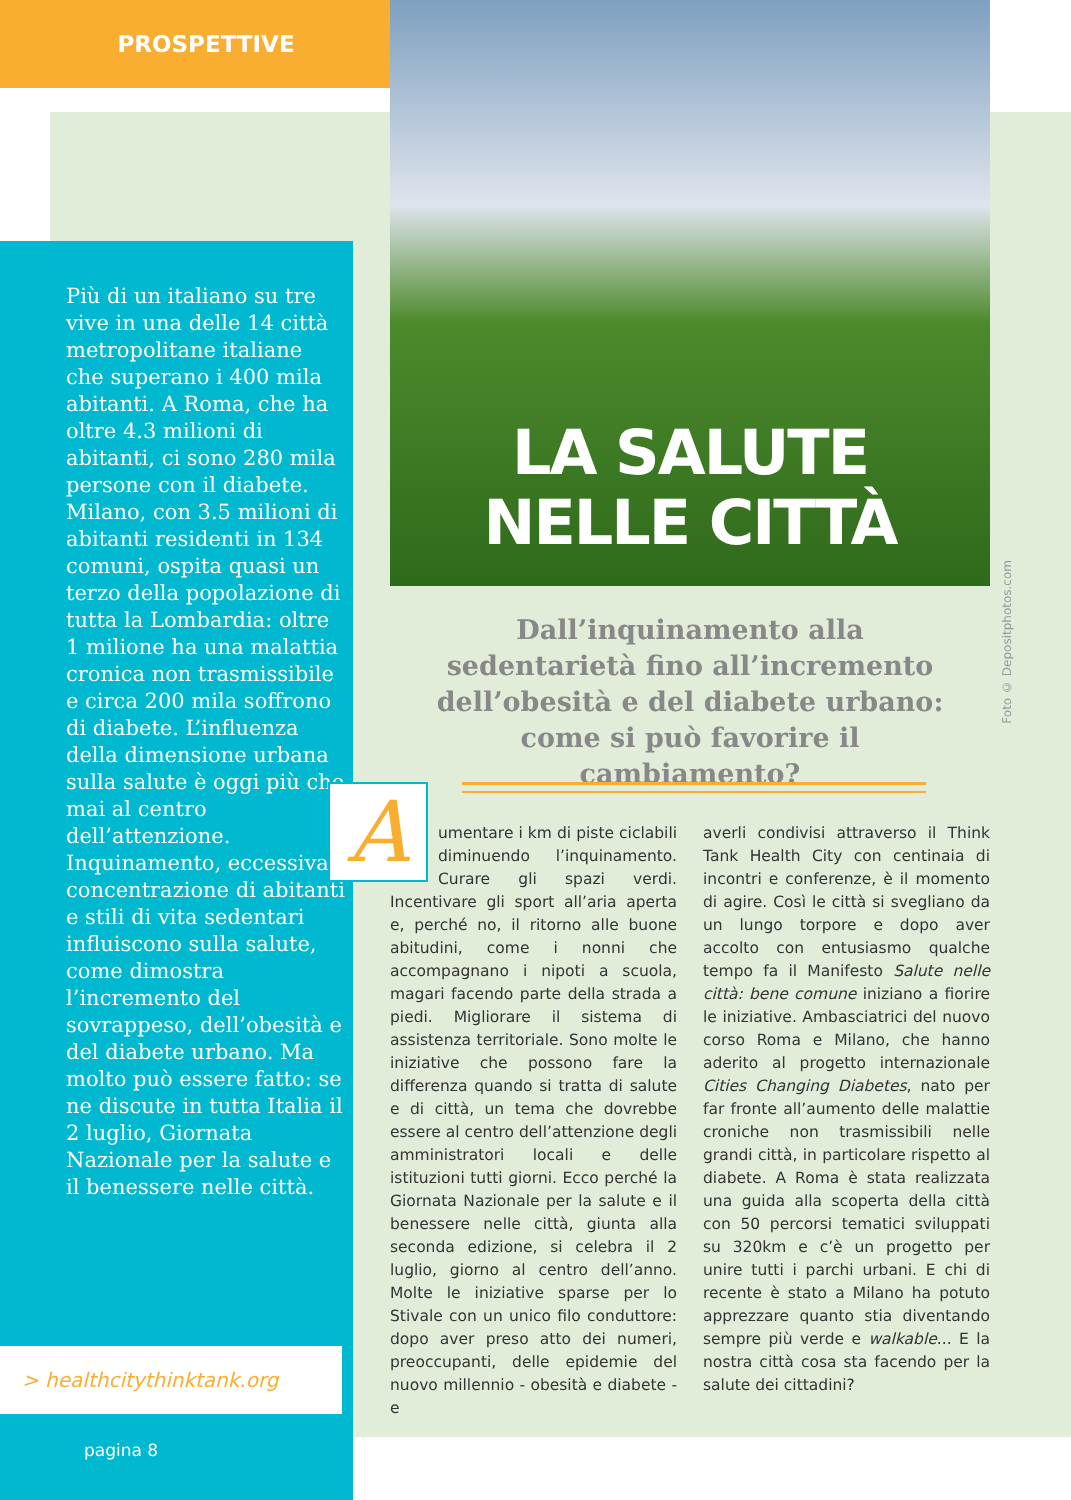PROSPETTIVE
Più di un italiano su tre vive in una delle 14 città metropolitane italiane che superano i 400 mila abitanti. A Roma, che ha oltre 4.3 milioni di abitanti, ci sono 280 mila persone con il diabete. Milano, con 3.5 milioni di abitanti residenti in 134 comuni, ospita quasi un terzo della popolazione di tutta la Lombardia: oltre 1 milione ha una malattia cronica non trasmissibile e circa 200 mila soffrono di diabete. L’influenza della dimensione urbana sulla salute è oggi più che mai al centro dell’attenzione. Inquinamento, eccessiva concentrazione di abitanti e stili di vita sedentari influiscono sulla salute, come dimostra l’incremento del sovrappeso, dell’obesità e del diabete urbano. Ma molto può essere fatto: se ne discute in tutta Italia il 2 luglio, Giornata Nazionale per la salute e il benessere nelle città.
> healthcitythinktank.org
pagina 8
LA SALUTE
NELLE CITTÀ
Foto © Depositphotos.com
Dall’inquinamento alla sedentarietà fino all’incremento dell’obesità e del diabete urbano: come si può favorire il cambiamento?
Aumentare i km di piste ciclabili diminuendo l’inquinamento. Curare gli spazi verdi. Incentivare gli sport all’aria aperta e, perché no, il ritorno alle buone abitudini, come i nonni che accompagnano i nipoti a scuola, magari facendo parte della strada a piedi. Migliorare il sistema di assistenza territoriale. Sono molte le iniziative che possono fare la differenza quando si tratta di salute e di città, un tema che dovrebbe essere al centro dell’attenzione degli amministratori locali e delle istituzioni tutti giorni. Ecco perché la Giornata Nazionale per la salute e il benessere nelle città, giunta alla seconda edizione, si celebra il 2 luglio, giorno al centro dell’anno. Molte le iniziative sparse per lo Stivale con un unico filo conduttore: dopo aver preso atto dei numeri, preoccupanti, delle epidemie del nuovo millennio - obesità e diabete - e
averli condivisi attraverso il Think Tank Health City con centinaia di incontri e conferenze, è il momento di agire. Così le città si svegliano da un lungo torpore e dopo aver accolto con entusiasmo qualche tempo fa il Manifesto Salute nelle città: bene comune iniziano a fiorire le iniziative. Ambasciatrici del nuovo corso Roma e Milano, che hanno aderito al progetto internazionale Cities Changing Diabetes, nato per far fronte all’aumento delle malattie croniche non trasmissibili nelle grandi città, in particolare rispetto al diabete. A Roma è stata realizzata una guida alla scoperta della città con 50 percorsi tematici sviluppati su 320km e c’è un progetto per unire tutti i parchi urbani. E chi di recente è stato a Milano ha potuto apprezzare quanto stia diventando sempre più verde e walkable... E la nostra città cosa sta facendo per la salute dei cittadini?